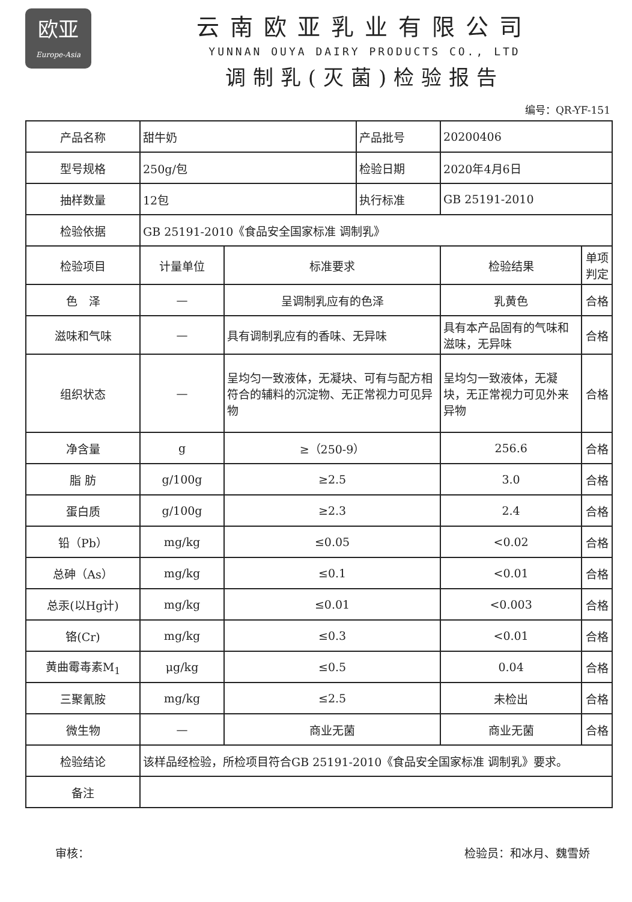欧亚
Europe-Asia
云南欧亚乳业有限公司
YUNNAN OUYA DAIRY PRODUCTS CO., LTD
调制乳(灭菌)检验报告
编号：QR-YF-151
| 产品名称 | 甜牛奶 | | 产品批号 | 20200406 | |
| 型号规格 | 250g/包 | | 检验日期 | 2020年4月6日 | |
| 抽样数量 | 12包 | | 执行标准 | GB 25191-2010 | |
| 检验依据 | GB 25191-2010《食品安全国家标准 调制乳》 | | | | |
| 检验项目 | 计量单位 | 标准要求 | | 检验结果 | 单项判定 |
| 色 泽 | — | 呈调制乳应有的色泽 | | 乳黄色 | 合格 |
| 滋味和气味 | — | 具有调制乳应有的香味、无异味 | | 具有本产品固有的气味和滋味，无异味 | 合格 |
| 组织状态 | — | 呈均匀一致液体，无凝块、可有与配方相符合的辅料的沉淀物、无正常视力可见异物 | | 呈均匀一致液体，无凝块，无正常视力可见外来异物 | 合格 |
| 净含量 | g | ≥（250-9） | | 256.6 | 合格 |
| 脂 肪 | g/100g | ≥2.5 | | 3.0 | 合格 |
| 蛋白质 | g/100g | ≥2.3 | | 2.4 | 合格 |
| 铅（Pb） | mg/kg | ≤0.05 | | <0.02 | 合格 |
| 总砷（As） | mg/kg | ≤0.1 | | <0.01 | 合格 |
| 总汞(以Hg计) | mg/kg | ≤0.01 | | <0.003 | 合格 |
| 铬(Cr) | mg/kg | ≤0.3 | | <0.01 | 合格 |
| 黄曲霉毒素M<sub>1</sub> | μg/kg | ≤0.5 | | 0.04 | 合格 |
| 三聚氰胺 | mg/kg | ≤2.5 | | 未检出 | 合格 |
| 微生物 | — | 商业无菌 | | 商业无菌 | 合格 |
| 检验结论 | 该样品经检验，所检项目符合GB 25191-2010《食品安全国家标准 调制乳》要求。 | | | | |
| 备注 | | | | | |
审核： 检验员：和冰月、魏雪娇